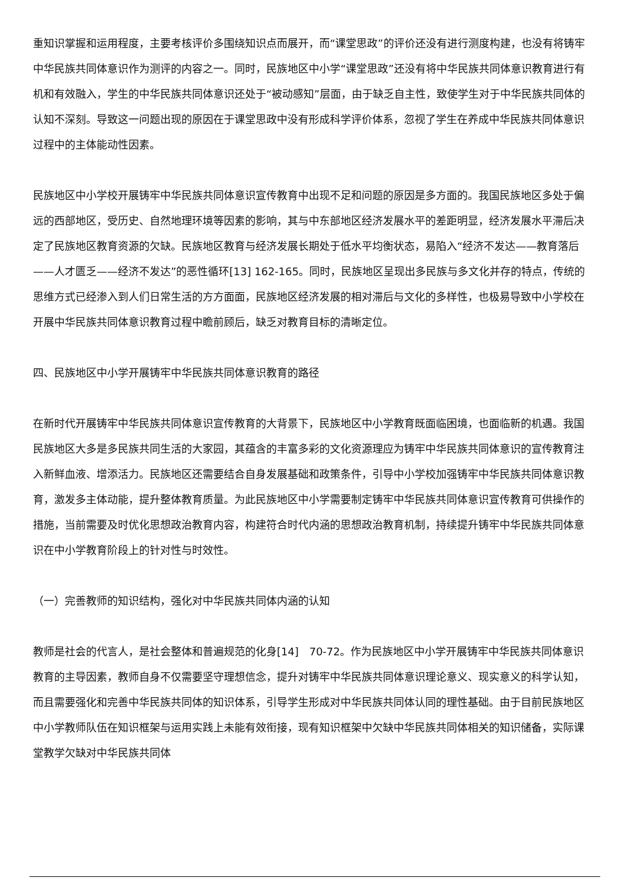重知识掌握和运用程度，主要考核评价多围绕知识点而展开，而“课堂思政”的评价还没有进行测度构建，也没有将铸牢中华民族共同体意识作为测评的内容之一。同时，民族地区中小学“课堂思政”还没有将中华民族共同体意识教育进行有机和有效融入，学生的中华民族共同体意识还处于“被动感知”层面，由于缺乏自主性，致使学生对于中华民族共同体的认知不深刻。导致这一问题出现的原因在于课堂思政中没有形成科学评价体系，忽视了学生在养成中华民族共同体意识过程中的主体能动性因素。
民族地区中小学校开展铸牢中华民族共同体意识宣传教育中出现不足和问题的原因是多方面的。我国民族地区多处于偏远的西部地区，受历史、自然地理环境等因素的影响，其与中东部地区经济发展水平的差距明显，经济发展水平滞后决定了民族地区教育资源的欠缺。民族地区教育与经济发展长期处于低水平均衡状态，易陷入“经济不发达——教育落后——人才匮乏——经济不发达”的恶性循环[13] 162-165。同时，民族地区呈现出多民族与多文化并存的特点，传统的思维方式已经渗入到人们日常生活的方方面面，民族地区经济发展的相对滞后与文化的多样性，也极易导致中小学校在开展中华民族共同体意识教育过程中瞻前顾后，缺乏对教育目标的清晰定位。
四、民族地区中小学开展铸牢中华民族共同体意识教育的路径
在新时代开展铸牢中华民族共同体意识宣传教育的大背景下，民族地区中小学教育既面临困境，也面临新的机遇。我国民族地区大多是多民族共同生活的大家园，其蕴含的丰富多彩的文化资源理应为铸牢中华民族共同体意识的宣传教育注入新鲜血液、增添活力。民族地区还需要结合自身发展基础和政策条件，引导中小学校加强铸牢中华民族共同体意识教育，激发多主体动能，提升整体教育质量。为此民族地区中小学需要制定铸牢中华民族共同体意识宣传教育可供操作的措施，当前需要及时优化思想政治教育内容，构建符合时代内涵的思想政治教育机制，持续提升铸牢中华民族共同体意识在中小学教育阶段上的针对性与时效性。
（一）完善教师的知识结构，强化对中华民族共同体内涵的认知
教师是社会的代言人，是社会整体和普遍规范的化身[14]　70-72。作为民族地区中小学开展铸牢中华民族共同体意识教育的主导因素，教师自身不仅需要坚守理想信念，提升对铸牢中华民族共同体意识理论意义、现实意义的科学认知，而且需要强化和完善中华民族共同体的知识体系，引导学生形成对中华民族共同体认同的理性基础。由于目前民族地区中小学教师队伍在知识框架与运用实践上未能有效衔接，现有知识框架中欠缺中华民族共同体相关的知识储备，实际课堂教学欠缺对中华民族共同体